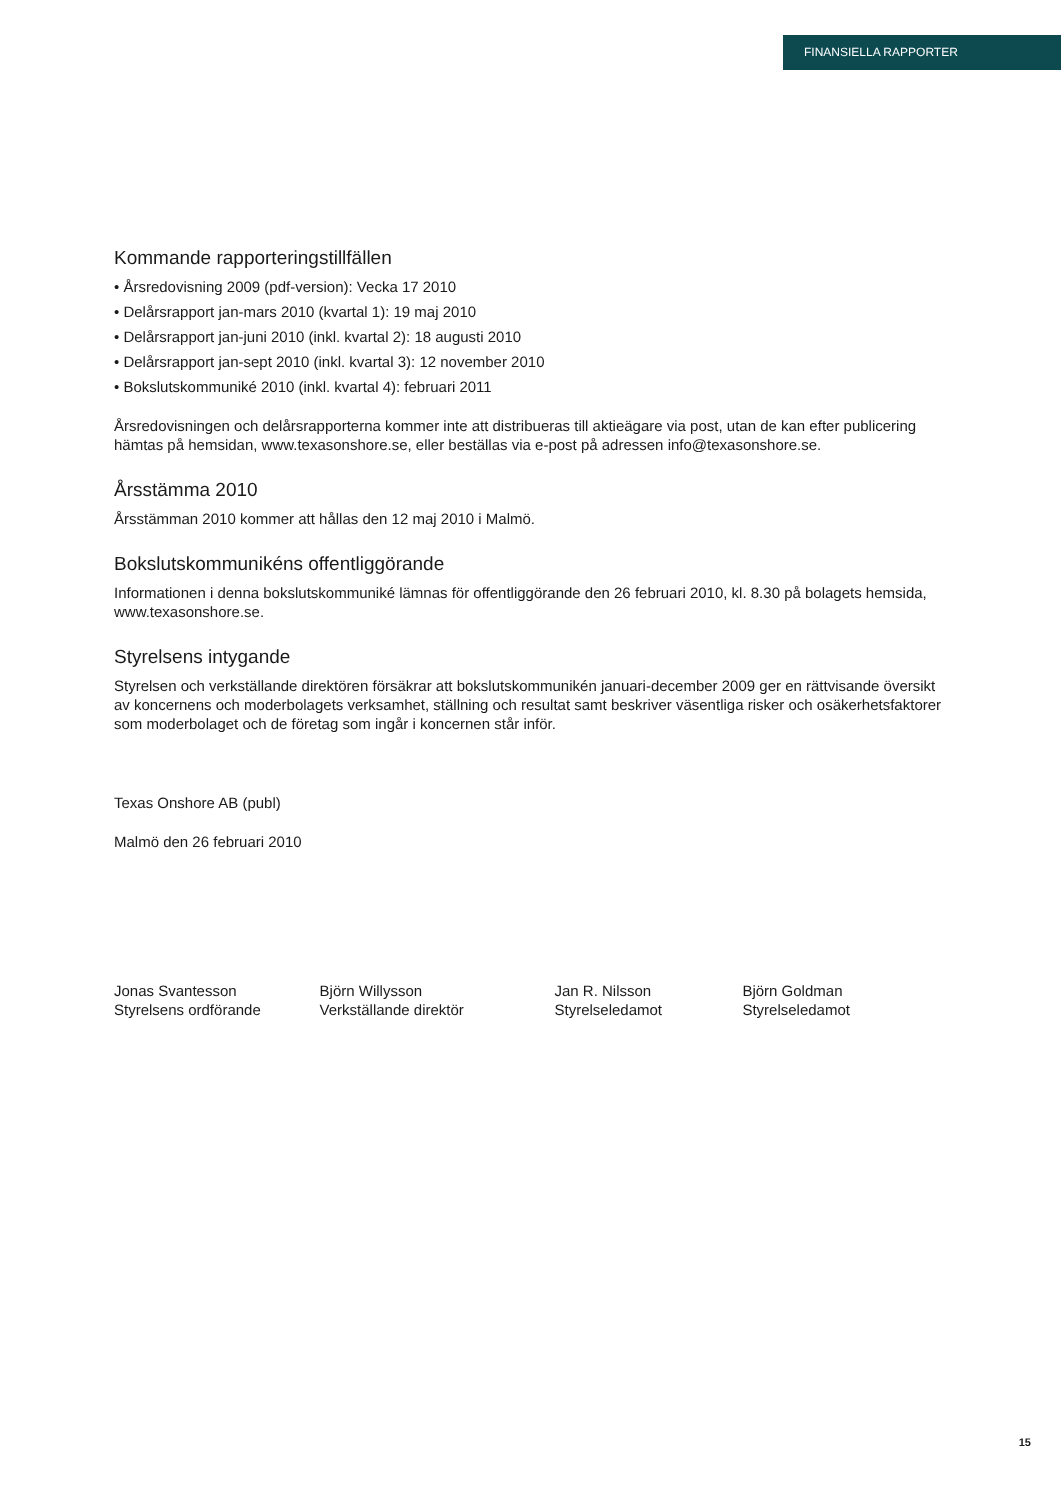FINANSIELLA RAPPORTER
Kommande rapporteringstillfällen
• Årsredovisning 2009 (pdf-version): Vecka 17 2010
• Delårsrapport jan-mars 2010 (kvartal 1): 19 maj 2010
• Delårsrapport jan-juni 2010 (inkl. kvartal 2): 18 augusti 2010
• Delårsrapport jan-sept 2010 (inkl. kvartal 3): 12 november 2010
• Bokslutskommuniké 2010 (inkl. kvartal 4): februari 2011
Årsredovisningen och delårsrapporterna kommer inte att distribueras till aktieägare via post, utan de kan efter publicering hämtas på hemsidan, www.texasonshore.se, eller beställas via e-post på adressen info@texasonshore.se.
Årsstämma 2010
Årsstämman 2010 kommer att hållas den 12 maj 2010 i Malmö.
Bokslutskommunikéns offentliggörande
Informationen i denna bokslutskommuniké lämnas för offentliggörande den 26 februari 2010, kl. 8.30 på bolagets hemsida, www.texasonshore.se.
Styrelsens intygande
Styrelsen och verkställande direktören försäkrar att bokslutskommunikén januari-december 2009 ger en rättvisande översikt av koncernens och moderbolagets verksamhet, ställning och resultat samt beskriver väsentliga risker och osäkerhetsfaktorer som moderbolaget och de företag som ingår i koncernen står inför.
Texas Onshore AB (publ)
Malmö den 26 februari 2010
Jonas Svantesson
Styrelsens ordförande
Björn Willysson
Verkställande direktör
Jan R. Nilsson
Styrelseledamot
Björn Goldman
Styrelseledamot
15